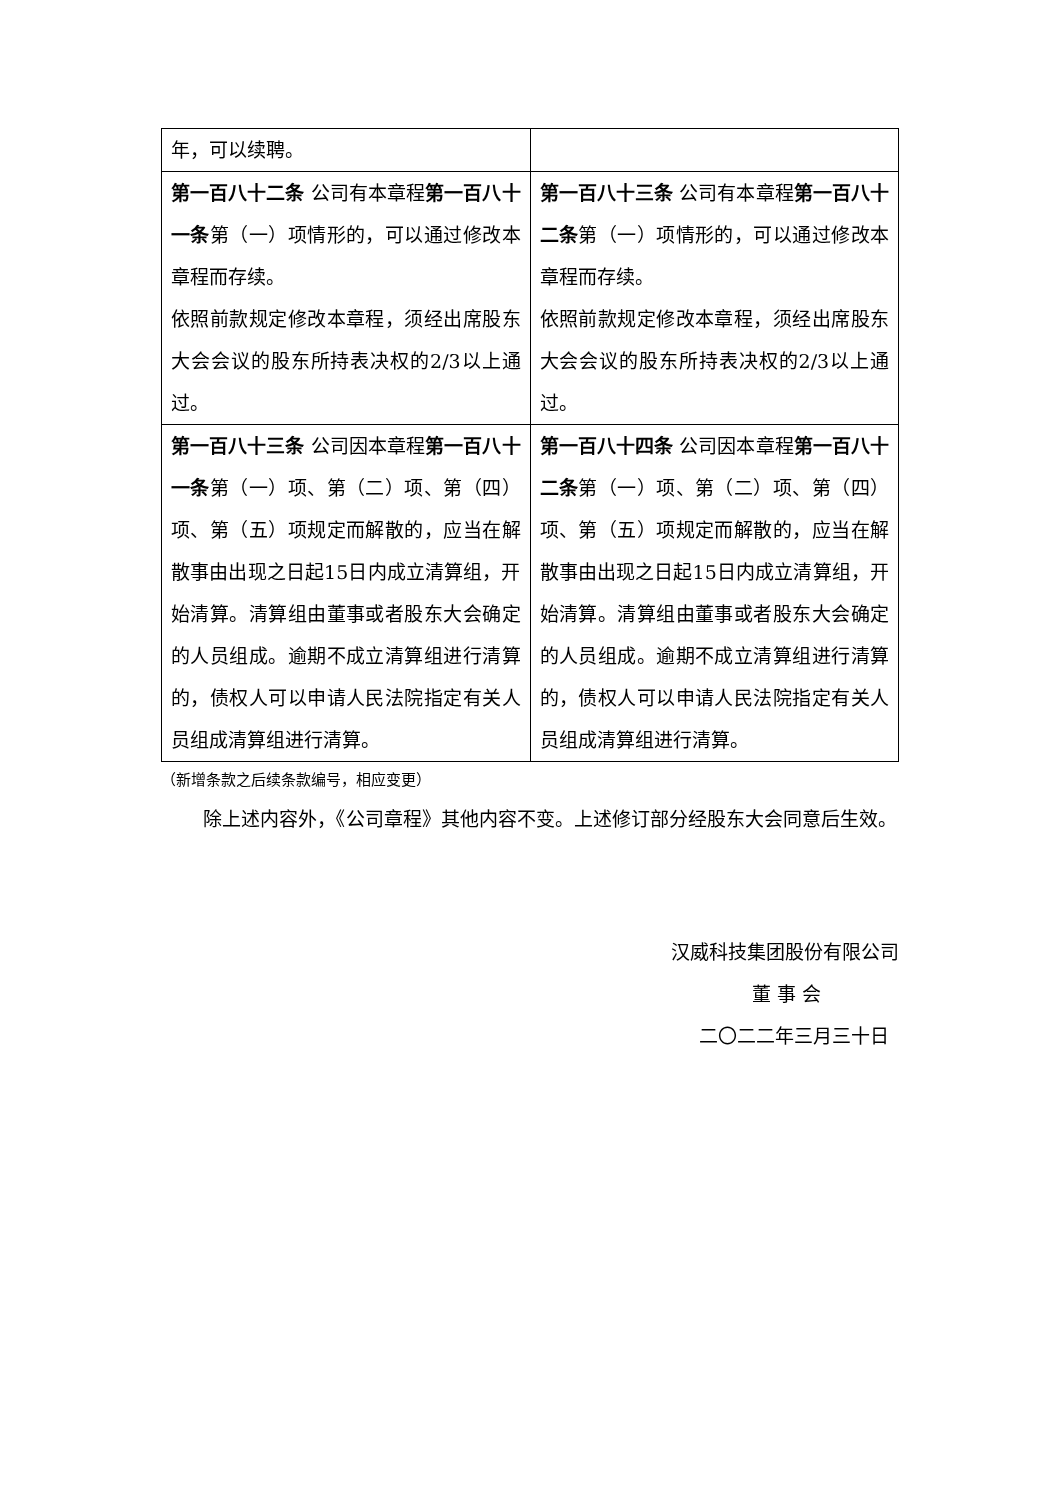| 年，可以续聘。 | |
| 第一百八十二条 公司有本章程 第一百八十一条 第（一）项情形的，可以通过修改本章程而存续。 依照前款规定修改本章程，须经出席股东大会会议的股东所持表决权的2/3以上通过。 | 第一百八十三条 公司有本章程 第一百八十二条 第（一）项情形的，可以通过修改本章程而存续。 依照前款规定修改本章程，须经出席股东大会会议的股东所持表决权的2/3以上通过。 |
| 第一百八十三条 公司因本章程 第一百八十一条 第（一）项、第（二）项、第（四）项、第（五）项规定而解散的，应当在解散事由出现之日起15日内成立清算组，开始清算。清算组由董事或者股东大会确定的人员组成。逾期不成立清算组进行清算的，债权人可以申请人民法院指定有关人员组成清算组进行清算。 | 第一百八十四条 公司因本章程 第一百八十二条 第（一）项、第（二）项、第（四）项、第（五）项规定而解散的，应当在解散事由出现之日起15日内成立清算组，开始清算。清算组由董事或者股东大会确定的人员组成。逾期不成立清算组进行清算的，债权人可以申请人民法院指定有关人员组成清算组进行清算。 |
（新增条款之后续条款编号，相应变更）
除上述内容外，《公司章程》其他内容不变。上述修订部分经股东大会同意后生效。
汉威科技集团股份有限公司
董 事 会
二〇二二年三月三十日